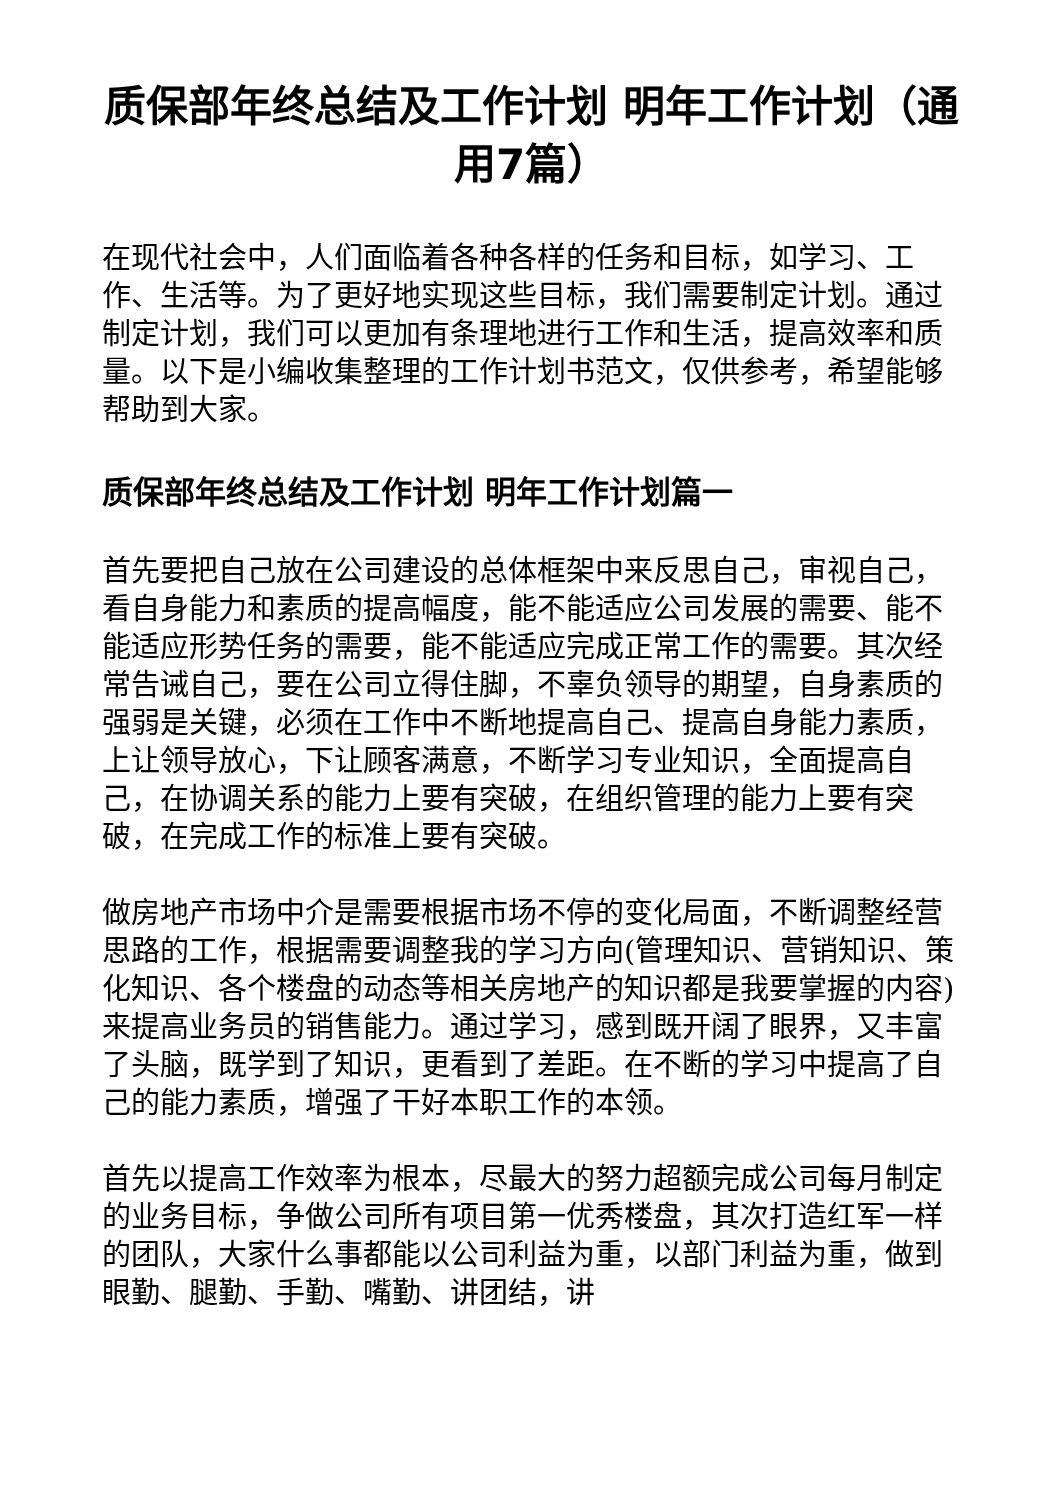质保部年终总结及工作计划 明年工作计划（通用7篇）
在现代社会中，人们面临着各种各样的任务和目标，如学习、工作、生活等。为了更好地实现这些目标，我们需要制定计划。通过制定计划，我们可以更加有条理地进行工作和生活，提高效率和质量。以下是小编收集整理的工作计划书范文，仅供参考，希望能够帮助到大家。
质保部年终总结及工作计划 明年工作计划篇一
首先要把自己放在公司建设的总体框架中来反思自己，审视自己，看自身能力和素质的提高幅度，能不能适应公司发展的需要、能不能适应形势任务的需要，能不能适应完成正常工作的需要。其次经常告诫自己，要在公司立得住脚，不辜负领导的期望，自身素质的强弱是关键，必须在工作中不断地提高自己、提高自身能力素质，上让领导放心，下让顾客满意，不断学习专业知识，全面提高自己，在协调关系的能力上要有突破，在组织管理的能力上要有突破，在完成工作的标准上要有突破。
做房地产市场中介是需要根据市场不停的变化局面，不断调整经营思路的工作，根据需要调整我的学习方向(管理知识、营销知识、策化知识、各个楼盘的动态等相关房地产的知识都是我要掌握的内容)来提高业务员的销售能力。通过学习，感到既开阔了眼界，又丰富了头脑，既学到了知识，更看到了差距。在不断的学习中提高了自己的能力素质，增强了干好本职工作的本领。
首先以提高工作效率为根本，尽最大的努力超额完成公司每月制定的业务目标，争做公司所有项目第一优秀楼盘，其次打造红军一样的团队，大家什么事都能以公司利益为重，以部门利益为重，做到眼勤、腿勤、手勤、嘴勤、讲团结，讲